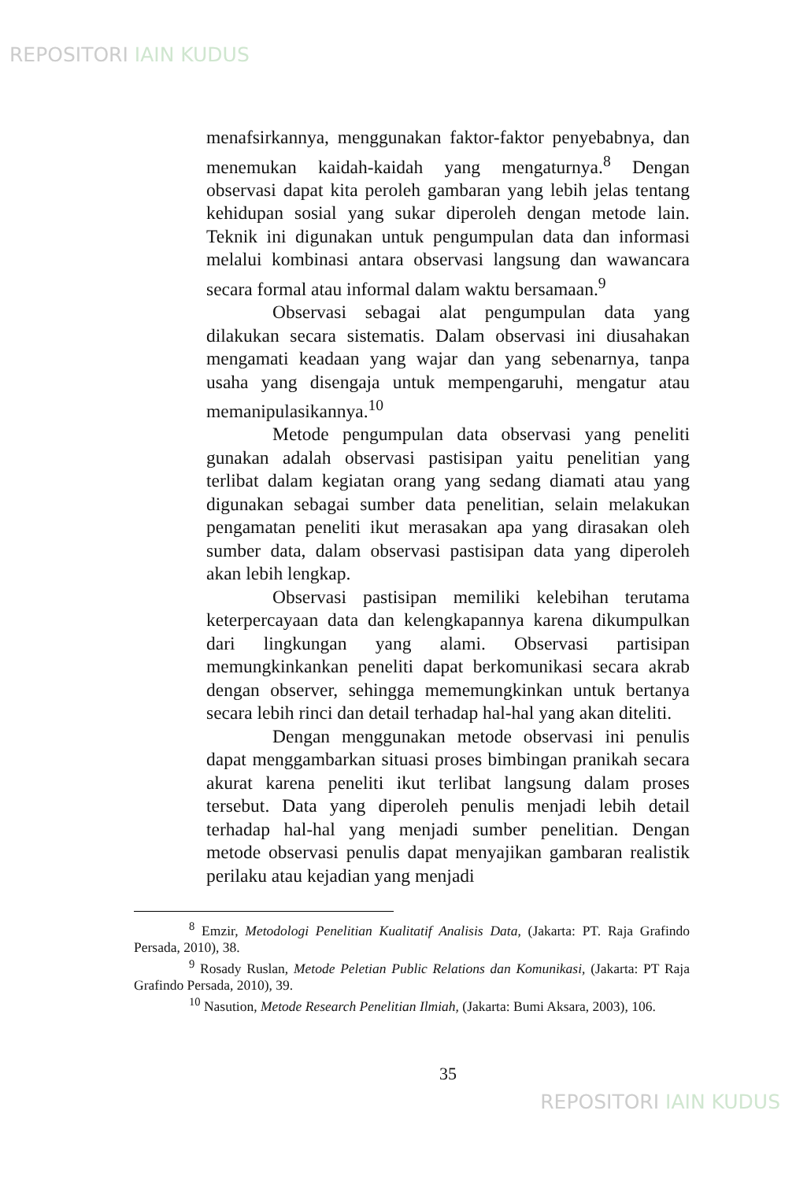REPOSITORI IAIN KUDUS
menafsirkannya, menggunakan faktor-faktor penyebabnya, dan menemukan kaidah-kaidah yang mengaturnya.<sup>8</sup> Dengan observasi dapat kita peroleh gambaran yang lebih jelas tentang kehidupan sosial yang sukar diperoleh dengan metode lain. Teknik ini digunakan untuk pengumpulan data dan informasi melalui kombinasi antara observasi langsung dan wawancara secara formal atau informal dalam waktu bersamaan.<sup>9</sup>
Observasi sebagai alat pengumpulan data yang dilakukan secara sistematis. Dalam observasi ini diusahakan mengamati keadaan yang wajar dan yang sebenarnya, tanpa usaha yang disengaja untuk mempengaruhi, mengatur atau memanipulasikannya.<sup>10</sup>
Metode pengumpulan data observasi yang peneliti gunakan adalah observasi pastisipan yaitu penelitian yang terlibat dalam kegiatan orang yang sedang diamati atau yang digunakan sebagai sumber data penelitian, selain melakukan pengamatan peneliti ikut merasakan apa yang dirasakan oleh sumber data, dalam observasi pastisipan data yang diperoleh akan lebih lengkap.
Observasi pastisipan memiliki kelebihan terutama keterpercayaan data dan kelengkapannya karena dikumpulkan dari lingkungan yang alami. Observasi partisipan memungkinkankan peneliti dapat berkomunikasi secara akrab dengan observer, sehingga mememungkinkan untuk bertanya secara lebih rinci dan detail terhadap hal-hal yang akan diteliti.
Dengan menggunakan metode observasi ini penulis dapat menggambarkan situasi proses bimbingan pranikah secara akurat karena peneliti ikut terlibat langsung dalam proses tersebut. Data yang diperoleh penulis menjadi lebih detail terhadap hal-hal yang menjadi sumber penelitian. Dengan metode observasi penulis dapat menyajikan gambaran realistik perilaku atau kejadian yang menjadi
<sup>8</sup> Emzir, Metodologi Penelitian Kualitatif Analisis Data, (Jakarta: PT. Raja Grafindo Persada, 2010), 38.
<sup>9</sup> Rosady Ruslan, Metode Peletian Public Relations dan Komunikasi, (Jakarta: PT Raja Grafindo Persada, 2010), 39.
<sup>10</sup> Nasution, Metode Research Penelitian Ilmiah, (Jakarta: Bumi Aksara, 2003), 106.
35
REPOSITORI IAIN KUDUS